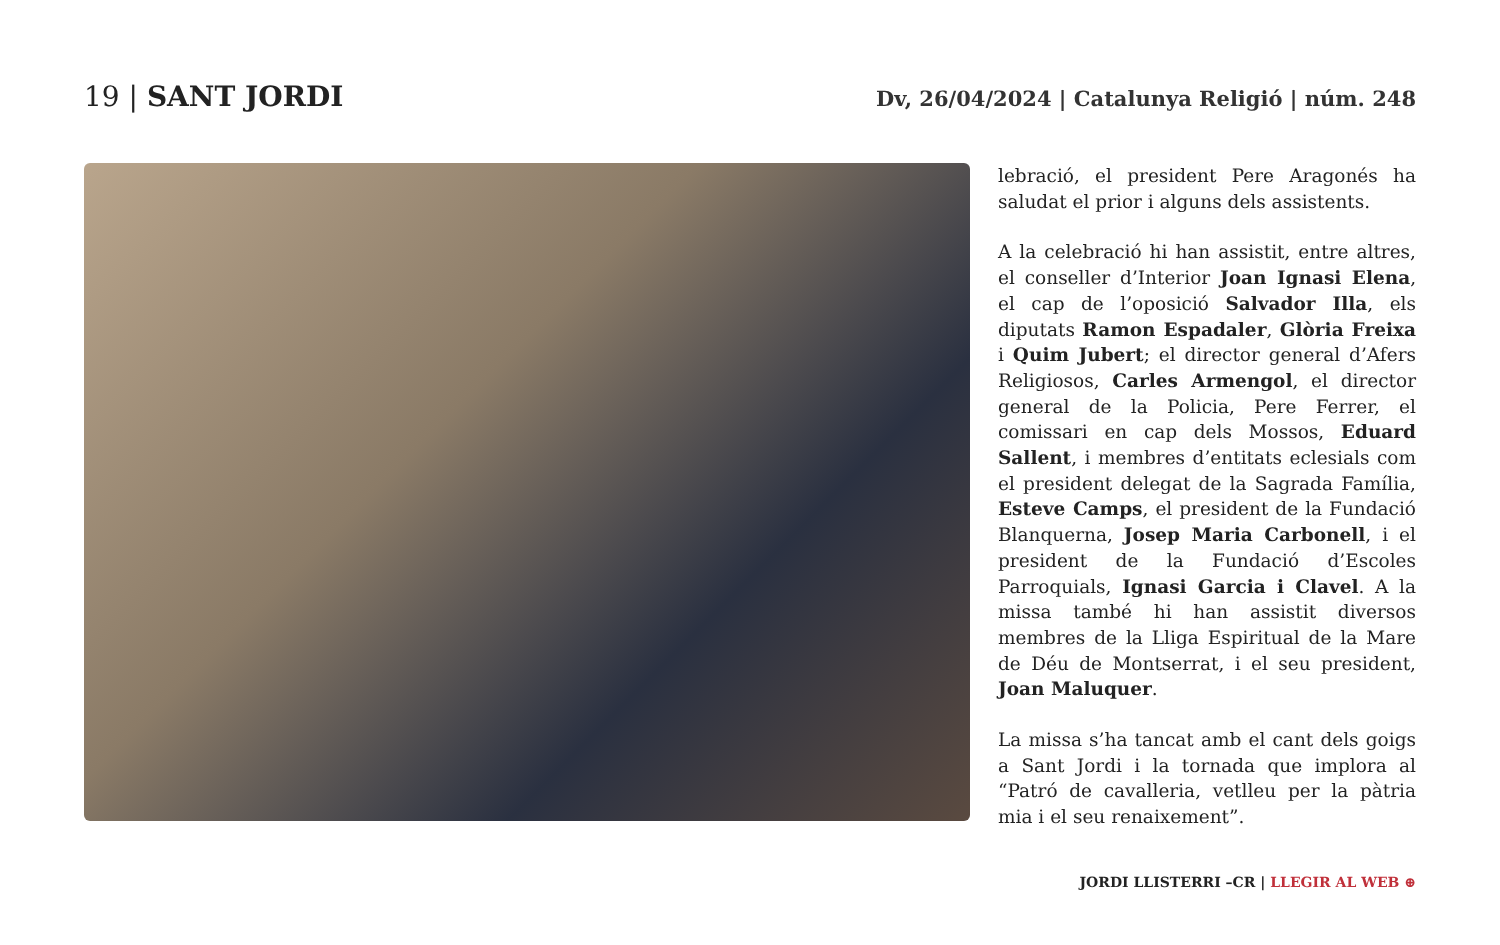19 | SANT JORDI
Dv, 26/04/2024 | Catalunya Religió | núm. 248
lebració, el president Pere Aragonés ha saludat el prior i alguns dels assistents.
A la celebració hi han assistit, entre altres, el conseller d’Interior Joan Ignasi Elena, el cap de l’oposició Salvador Illa, els diputats Ramon Espadaler, Glòria Freixa i Quim Jubert; el director general d’Afers Religiosos, Carles Armengol, el director general de la Policia, Pere Ferrer, el comissari en cap dels Mossos, Eduard Sallent, i membres d’entitats eclesials com el president delegat de la Sagrada Família, Esteve Camps, el president de la Fundació Blanquerna, Josep Maria Carbonell, i el president de la Fundació d’Escoles Parroquials, Ignasi Garcia i Clavel. A la missa també hi han assistit diversos membres de la Lliga Espiritual de la Mare de Déu de Montserrat, i el seu president, Joan Maluquer.
La missa s’ha tancat amb el cant dels goigs a Sant Jordi i la tornada que implora al “Patró de cavalleria, vetlleu per la pàtria mia i el seu renaixement”.
JORDI LLISTERRI –CR | LLEGIR AL WEB ⊕